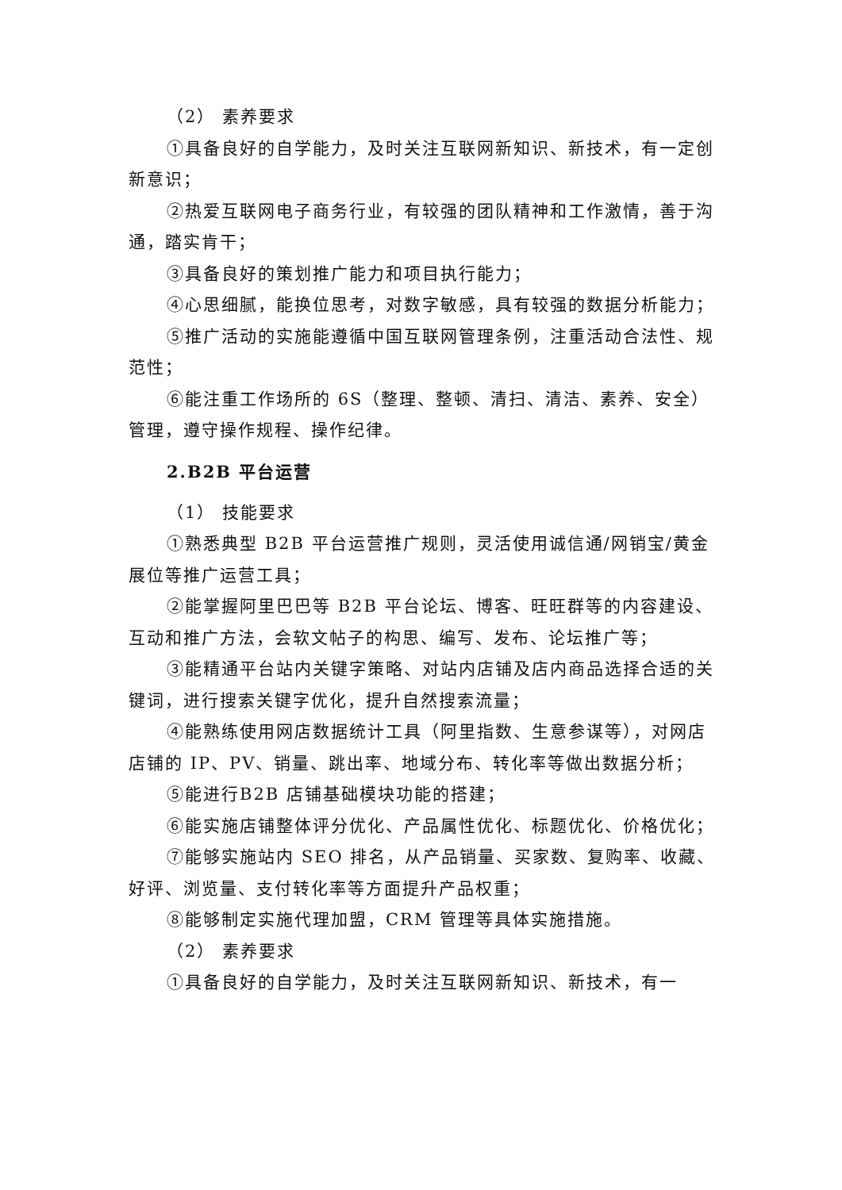（2） 素养要求
①具备良好的自学能力，及时关注互联网新知识、新技术，有一定创新意识；
②热爱互联网电子商务行业，有较强的团队精神和工作激情，善于沟通，踏实肯干；
③具备良好的策划推广能力和项目执行能力；
④心思细腻，能换位思考，对数字敏感，具有较强的数据分析能力；
⑤推广活动的实施能遵循中国互联网管理条例，注重活动合法性、规范性；
⑥能注重工作场所的 6S（整理、整顿、清扫、清洁、素养、安全）管理，遵守操作规程、操作纪律。
2.B2B 平台运营
（1） 技能要求
①熟悉典型 B2B 平台运营推广规则，灵活使用诚信通/网销宝/黄金展位等推广运营工具；
②能掌握阿里巴巴等 B2B 平台论坛、博客、旺旺群等的内容建设、互动和推广方法，会软文帖子的构思、编写、发布、论坛推广等；
③能精通平台站内关键字策略、对站内店铺及店内商品选择合适的关键词，进行搜索关键字优化，提升自然搜索流量；
④能熟练使用网店数据统计工具（阿里指数、生意参谋等），对网店店铺的 IP、PV、销量、跳出率、地域分布、转化率等做出数据分析；
⑤能进行B2B 店铺基础模块功能的搭建；
⑥能实施店铺整体评分优化、产品属性优化、标题优化、价格优化；
⑦能够实施站内 SEO 排名，从产品销量、买家数、复购率、收藏、好评、浏览量、支付转化率等方面提升产品权重；
⑧能够制定实施代理加盟，CRM 管理等具体实施措施。
（2） 素养要求
①具备良好的自学能力，及时关注互联网新知识、新技术，有一